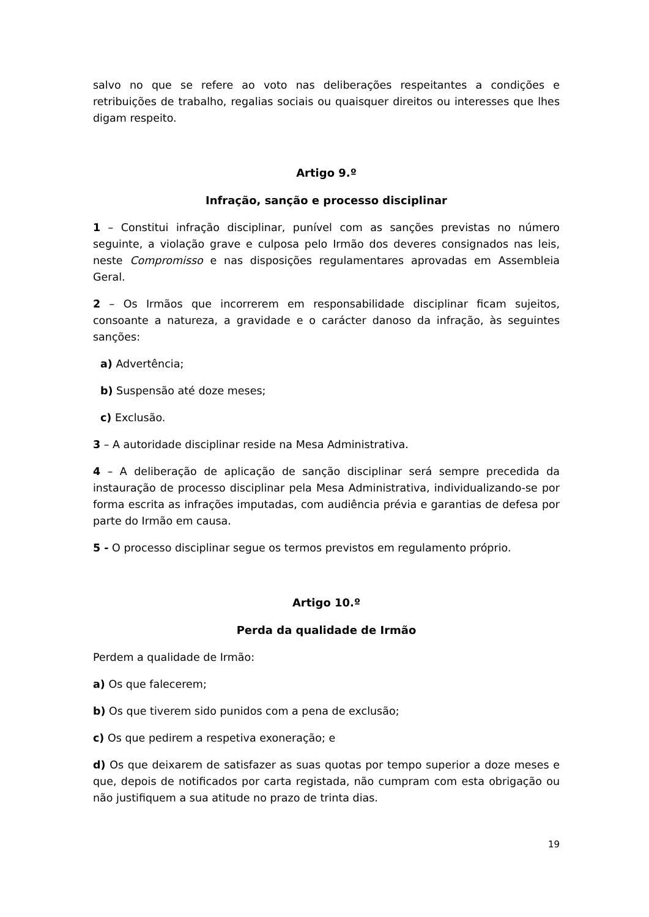salvo no que se refere ao voto nas deliberações respeitantes a condições e retribuições de trabalho, regalias sociais ou quaisquer direitos ou interesses que lhes digam respeito.
Artigo 9.º
Infração, sanção e processo disciplinar
1 – Constitui infração disciplinar, punível com as sanções previstas no número seguinte, a violação grave e culposa pelo Irmão dos deveres consignados nas leis, neste Compromisso e nas disposições regulamentares aprovadas em Assembleia Geral.
2 – Os Irmãos que incorrerem em responsabilidade disciplinar ficam sujeitos, consoante a natureza, a gravidade e o carácter danoso da infração, às seguintes sanções:
a) Advertência;
b) Suspensão até doze meses;
c) Exclusão.
3 – A autoridade disciplinar reside na Mesa Administrativa.
4 – A deliberação de aplicação de sanção disciplinar será sempre precedida da instauração de processo disciplinar pela Mesa Administrativa, individualizando-se por forma escrita as infrações imputadas, com audiência prévia e garantias de defesa por parte do Irmão em causa.
5 - O processo disciplinar segue os termos previstos em regulamento próprio.
Artigo 10.º
Perda da qualidade de Irmão
Perdem a qualidade de Irmão:
a) Os que falecerem;
b) Os que tiverem sido punidos com a pena de exclusão;
c) Os que pedirem a respetiva exoneração; e
d) Os que deixarem de satisfazer as suas quotas por tempo superior a doze meses e que, depois de notificados por carta registada, não cumpram com esta obrigação ou não justifiquem a sua atitude no prazo de trinta dias.
19